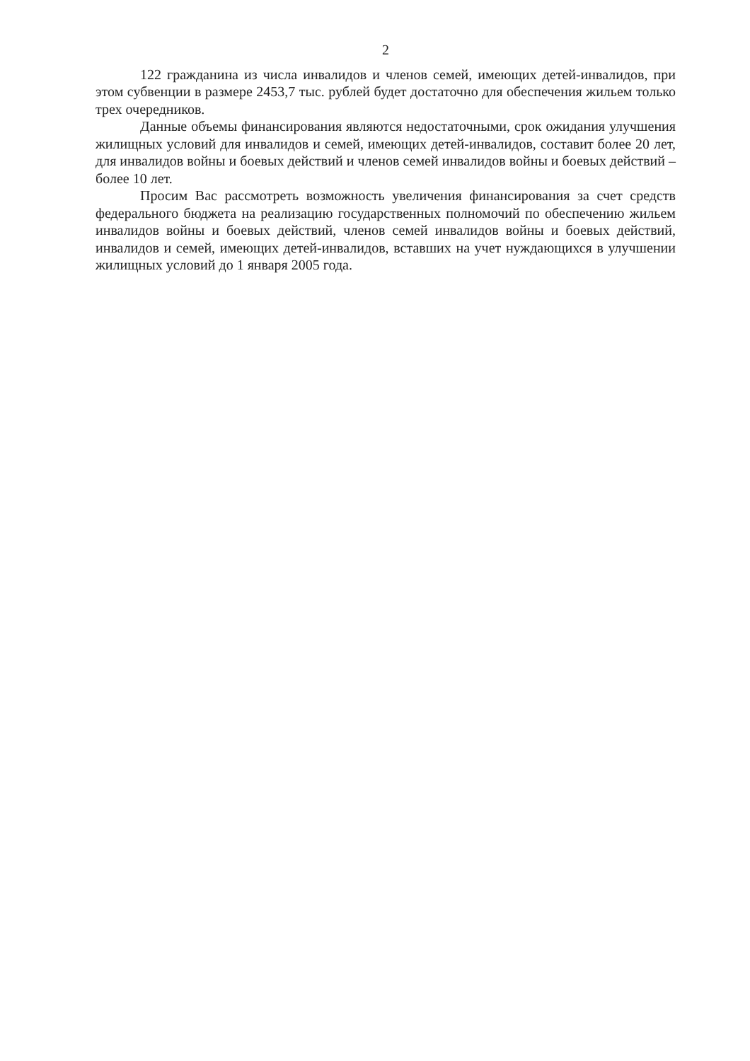2
122 гражданина из числа инвалидов и членов семей, имеющих детей-инвалидов, при этом субвенции в размере 2453,7 тыс. рублей будет достаточно для обеспечения жильем только трех очередников.
Данные объемы финансирования являются недостаточными, срок ожидания улучшения жилищных условий для инвалидов и семей, имеющих детей-инвалидов, составит более 20 лет, для инвалидов войны и боевых действий и членов семей инвалидов войны и боевых действий – более 10 лет.
Просим Вас рассмотреть возможность увеличения финансирования за счет средств федерального бюджета на реализацию государственных полномочий по обеспечению жильем инвалидов войны и боевых действий, членов семей инвалидов войны и боевых действий, инвалидов и семей, имеющих детей-инвалидов, вставших на учет нуждающихся в улучшении жилищных условий до 1 января 2005 года.